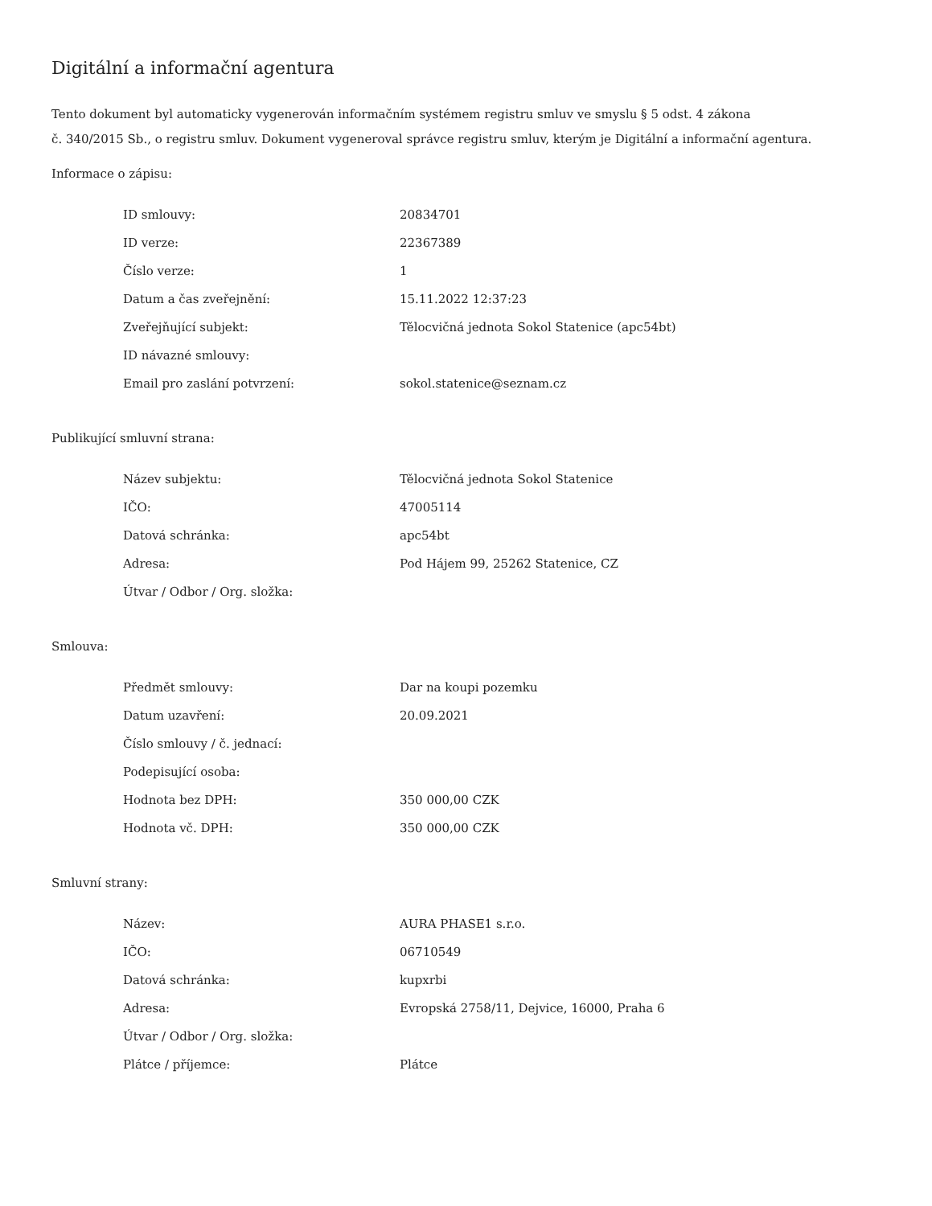Digitální a informační agentura
Tento dokument byl automaticky vygenerován informačním systémem registru smluv ve smyslu § 5 odst. 4 zákona
č. 340/2015 Sb., o registru smluv. Dokument vygeneroval správce registru smluv, kterým je Digitální a informační agentura.
Informace o zápisu:
| ID smlouvy: | 20834701 |
| ID verze: | 22367389 |
| Číslo verze: | 1 |
| Datum a čas zveřejnění: | 15.11.2022 12:37:23 |
| Zveřejňující subjekt: | Tělocvičná jednota Sokol Statenice (apc54bt) |
| ID návazné smlouvy: | |
| Email pro zaslání potvrzení: | sokol.statenice@seznam.cz |
Publikující smluvní strana:
| Název subjektu: | Tělocvičná jednota Sokol Statenice |
| IČO: | 47005114 |
| Datová schránka: | apc54bt |
| Adresa: | Pod Hájem 99, 25262 Statenice, CZ |
| Útvar / Odbor / Org. složka: | |
Smlouva:
| Předmět smlouvy: | Dar na koupi pozemku |
| Datum uzavření: | 20.09.2021 |
| Číslo smlouvy / č. jednací: | |
| Podepisující osoba: | |
| Hodnota bez DPH: | 350 000,00 CZK |
| Hodnota vč. DPH: | 350 000,00 CZK |
Smluvní strany:
| Název: | AURA PHASE1 s.r.o. |
| IČO: | 06710549 |
| Datová schránka: | kupxrbi |
| Adresa: | Evropská 2758/11, Dejvice, 16000, Praha 6 |
| Útvar / Odbor / Org. složka: | |
| Plátce / příjemce: | Plátce |